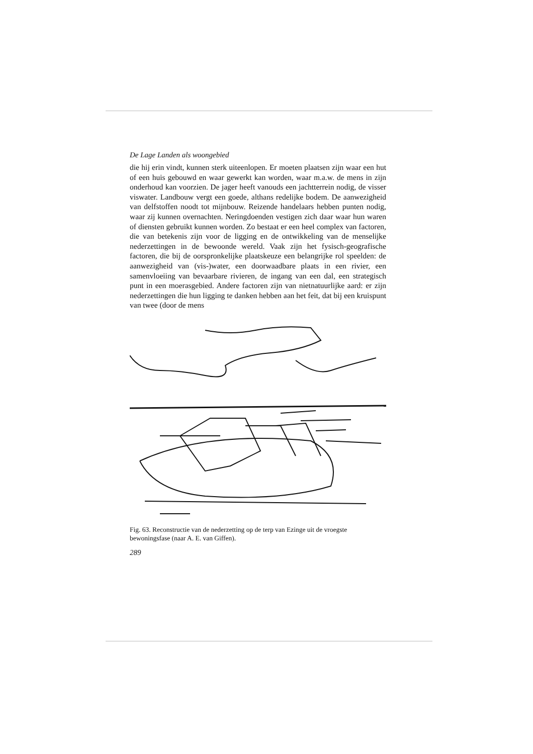De Lage Landen als woongebied
die hij erin vindt, kunnen sterk uiteenlopen. Er moeten plaatsen zijn waar een hut of een huis gebouwd en waar gewerkt kan worden, waar m.a.w. de mens in zijn onderhoud kan voorzien. De jager heeft vanouds een jachtterrein nodig, de visser viswater. Landbouw vergt een goede, althans redelijke bodem. De aanwezigheid van delfstoffen noodt tot mijnbouw. Reizende handelaars hebben punten nodig, waar zij kunnen overnachten. Neringdoenden vestigen zich daar waar hun waren of diensten gebruikt kunnen worden. Zo bestaat er een heel complex van factoren, die van betekenis zijn voor de ligging en de ontwikkeling van de menselijke nederzettingen in de bewoonde wereld. Vaak zijn het fysisch-geografische factoren, die bij de oorspronkelijke plaatskeuze een belangrijke rol speelden: de aanwezigheid van (vis-)water, een doorwaadbare plaats in een rivier, een samenvloeiing van bevaarbare rivieren, de ingang van een dal, een strategisch punt in een moerasgebied. Andere factoren zijn van nietnatuurlijke aard: er zijn nederzettingen die hun ligging te danken hebben aan het feit, dat bij een kruispunt van twee (door de mens
Fig. 63. Reconstructie van de nederzetting op de terp van Ezinge uit de vroegste bewoningsfase (naar A. E. van Giffen).
289